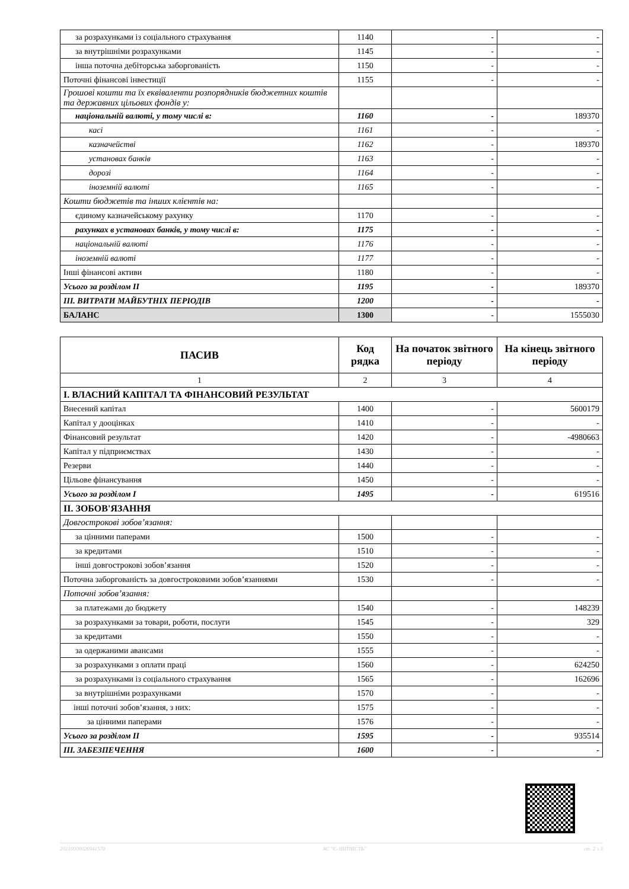| за розрахунками із соціального страхування | 1140 | - | - |
| за внутрішніми розрахунками | 1145 | - | - |
| інша поточна дебіторська заборгованість | 1150 | - | - |
| Поточні фінансові інвестиції | 1155 | - | - |
| Грошові кошти та їх еквіваленти розпорядників бюджетних коштів та державних цільових фондів у: | | | |
| національній валюті, у тому числі в: | 1160 | - | 189370 |
| касі | 1161 | - | - |
| казначействі | 1162 | - | 189370 |
| установах банків | 1163 | - | - |
| дорозі | 1164 | - | - |
| іноземній валюті | 1165 | - | - |
| Кошти бюджетів та інших клієнтів на: | | | |
| єдиному казначейському рахунку | 1170 | - | - |
| рахунках в установах банків, у тому числі в: | 1175 | - | - |
| національній валюті | 1176 | - | - |
| іноземній валюті | 1177 | - | - |
| Інші фінансові активи | 1180 | - | - |
| Усього за розділом II | 1195 | - | 189370 |
| III. ВИТРАТИ МАЙБУТНІХ ПЕРІОДІВ | 1200 | - | - |
| БАЛАНС | 1300 | - | 1555030 |
| ПАСИВ | Код рядка | На початок звітного періоду | На кінець звітного періоду |
| --- | --- | --- | --- |
| 1 | 2 | 3 | 4 |
| I. ВЛАСНИЙ КАПІТАЛ ТА ФІНАНСОВИЙ РЕЗУЛЬТАТ | | | |
| Внесений капітал | 1400 | - | 5600179 |
| Капітал у дооцінках | 1410 | - | - |
| Фінансовий результат | 1420 | - | -4980663 |
| Капітал у підприємствах | 1430 | - | - |
| Резерви | 1440 | - | - |
| Цільове фінансування | 1450 | - | - |
| Усього за розділом I | 1495 | - | 619516 |
| II. ЗОБОВ'ЯЗАННЯ | | | |
| Довгострокові зобов’язання: | | | |
| за цінними паперами | 1500 | - | - |
| за кредитами | 1510 | - | - |
| інші довгострокові зобов’язання | 1520 | - | - |
| Поточна заборгованість за довгостроковими зобов’язаннями | 1530 | - | - |
| Поточні зобов’язання: | | | |
| за платежами до бюджету | 1540 | - | 148239 |
| за розрахунками за товари, роботи, послуги | 1545 | - | 329 |
| за кредитами | 1550 | - | - |
| за одержаними авансами | 1555 | - | - |
| за розрахунками з оплати праці | 1560 | - | 624250 |
| за розрахунками із соціального страхування | 1565 | - | 162696 |
| за внутрішніми розрахунками | 1570 | - | - |
| інші поточні зобов’язання, з них: | 1575 | - | - |
| за цінними паперами | 1576 | - | - |
| Усього за розділом II | 1595 | - | 935514 |
| III. ЗАБЕЗПЕЧЕННЯ | 1600 | - | - |
20210000026941570 АС "Є-ЗВІТНІСТЬ" ст. 2 з 3